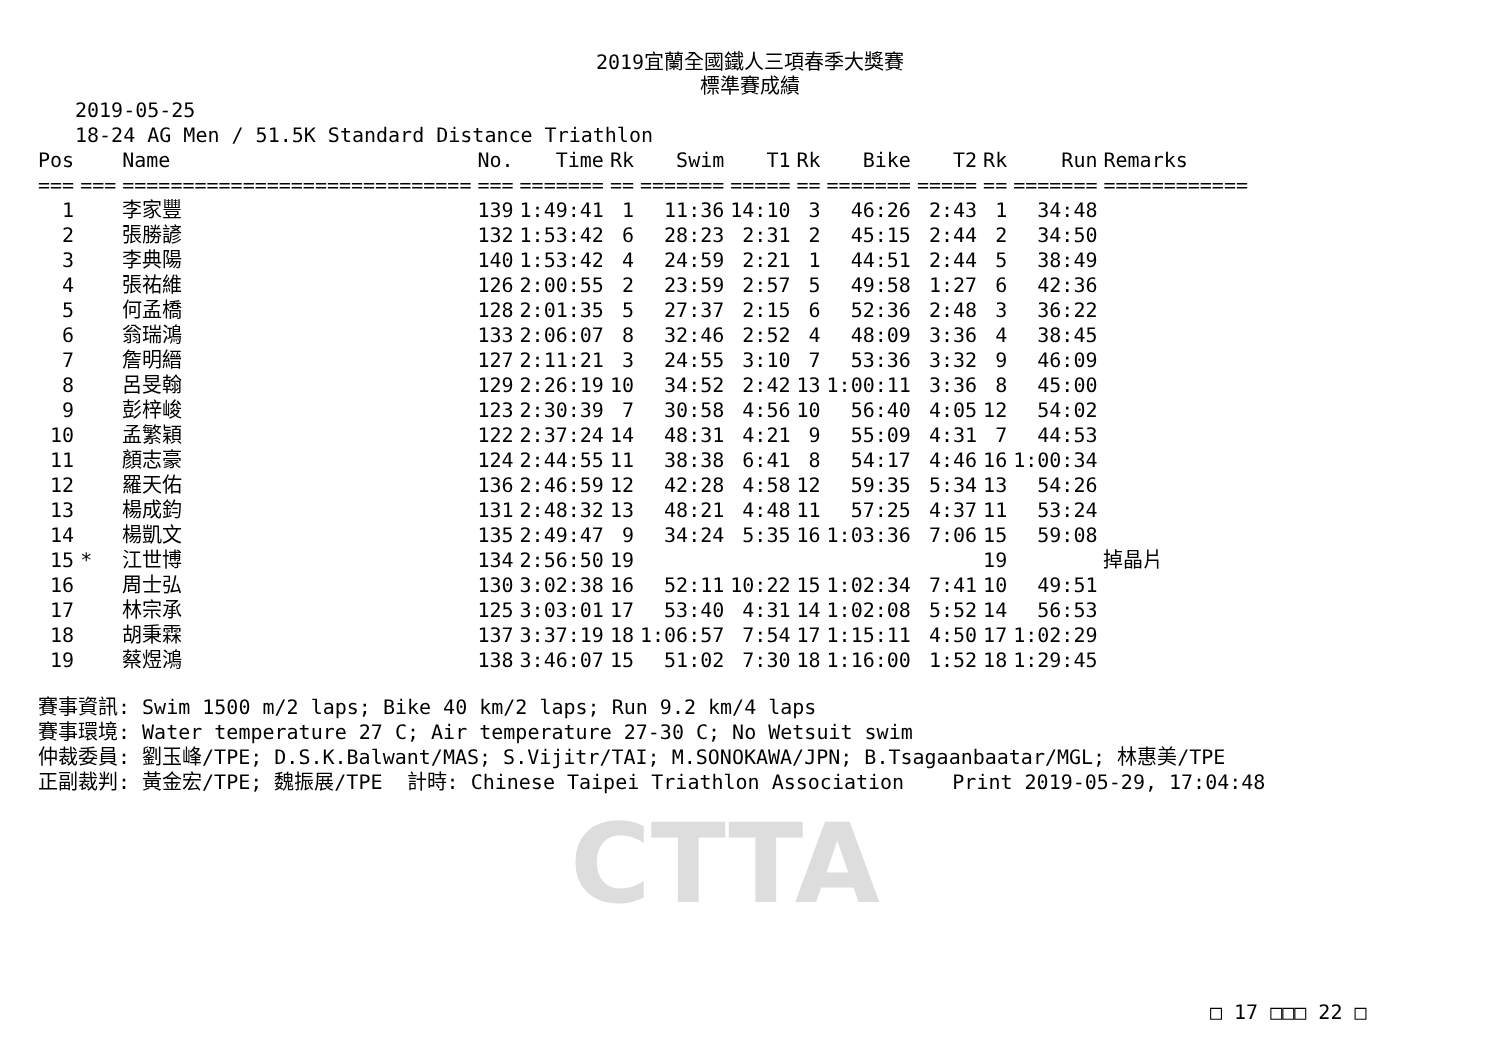CTTA
2019宜蘭全國鐵人三項春季大獎賽
標準賽成績
2019-05-25
18-24 AG Men / 51.5K Standard Distance Triathlon
| Pos | | Name | No. | Time | Rk | Swim | T1 | Rk | Bike | T2 | Rk | Run | Remarks |
| --- | --- | --- | --- | --- | --- | --- | --- | --- | --- | --- | --- | --- | --- |
| === | === | ============================= | === | ======= | == | ======= | ===== | == | ======= | ===== | == | ======= | ============ |
| 1 | | 李家豐 | 139 | 1:49:41 | 1 | 11:36 | 14:10 | 3 | 46:26 | 2:43 | 1 | 34:48 | |
| 2 | | 張勝諺 | 132 | 1:53:42 | 6 | 28:23 | 2:31 | 2 | 45:15 | 2:44 | 2 | 34:50 | |
| 3 | | 李典陽 | 140 | 1:53:42 | 4 | 24:59 | 2:21 | 1 | 44:51 | 2:44 | 5 | 38:49 | |
| 4 | | 張祐維 | 126 | 2:00:55 | 2 | 23:59 | 2:57 | 5 | 49:58 | 1:27 | 6 | 42:36 | |
| 5 | | 何孟橋 | 128 | 2:01:35 | 5 | 27:37 | 2:15 | 6 | 52:36 | 2:48 | 3 | 36:22 | |
| 6 | | 翁瑞鴻 | 133 | 2:06:07 | 8 | 32:46 | 2:52 | 4 | 48:09 | 3:36 | 4 | 38:45 | |
| 7 | | 詹明縉 | 127 | 2:11:21 | 3 | 24:55 | 3:10 | 7 | 53:36 | 3:32 | 9 | 46:09 | |
| 8 | | 呂旻翰 | 129 | 2:26:19 | 10 | 34:52 | 2:42 | 13 | 1:00:11 | 3:36 | 8 | 45:00 | |
| 9 | | 彭梓峻 | 123 | 2:30:39 | 7 | 30:58 | 4:56 | 10 | 56:40 | 4:05 | 12 | 54:02 | |
| 10 | | 孟繁穎 | 122 | 2:37:24 | 14 | 48:31 | 4:21 | 9 | 55:09 | 4:31 | 7 | 44:53 | |
| 11 | | 顏志豪 | 124 | 2:44:55 | 11 | 38:38 | 6:41 | 8 | 54:17 | 4:46 | 16 | 1:00:34 | |
| 12 | | 羅天佑 | 136 | 2:46:59 | 12 | 42:28 | 4:58 | 12 | 59:35 | 5:34 | 13 | 54:26 | |
| 13 | | 楊成鈞 | 131 | 2:48:32 | 13 | 48:21 | 4:48 | 11 | 57:25 | 4:37 | 11 | 53:24 | |
| 14 | | 楊凱文 | 135 | 2:49:47 | 9 | 34:24 | 5:35 | 16 | 1:03:36 | 7:06 | 15 | 59:08 | |
| 15 | * | 江世博 | 134 | 2:56:50 | 19 | | | | | | 19 | | 掉晶片 |
| 16 | | 周士弘 | 130 | 3:02:38 | 16 | 52:11 | 10:22 | 15 | 1:02:34 | 7:41 | 10 | 49:51 | |
| 17 | | 林宗承 | 125 | 3:03:01 | 17 | 53:40 | 4:31 | 14 | 1:02:08 | 5:52 | 14 | 56:53 | |
| 18 | | 胡秉霖 | 137 | 3:37:19 | 18 | 1:06:57 | 7:54 | 17 | 1:15:11 | 4:50 | 17 | 1:02:29 | |
| 19 | | 蔡煜鴻 | 138 | 3:46:07 | 15 | 51:02 | 7:30 | 18 | 1:16:00 | 1:52 | 18 | 1:29:45 | |
賽事資訊: Swim 1500 m/2 laps; Bike 40 km/2 laps; Run 9.2 km/4 laps 賽事環境: Water temperature 27 C; Air temperature 27-30 C; No Wetsuit swim 仲裁委員: 劉玉峰/TPE; D.S.K.Balwant/MAS; S.Vijitr/TAI; M.SONOKAWA/JPN; B.Tsagaanbaatar/MGL; 林惠美/TPE 正副裁判: 黃金宏/TPE; 魏振展/TPE 計時: Chinese Taipei Triathlon Association Print 2019-05-29, 17:04:48
□ 17 □□□ 22 □